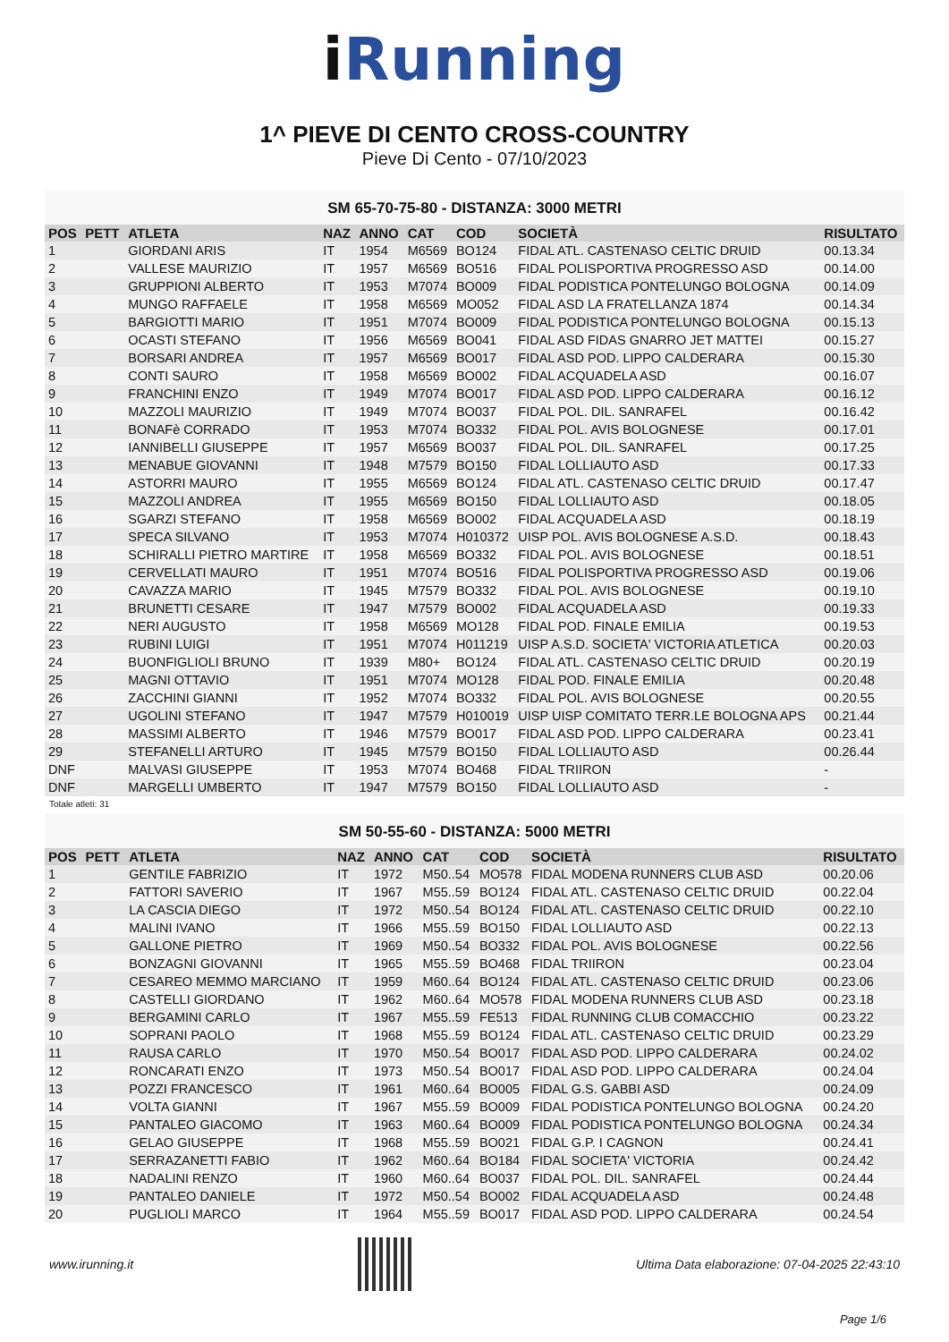i Running
1^ PIEVE DI CENTO CROSS-COUNTRY
Pieve Di Cento - 07/10/2023
SM 65-70-75-80 - DISTANZA: 3000 METRI
| POS | PETT | ATLETA | NAZ | ANNO | CAT | COD | SOCIETÀ | RISULTATO |
| --- | --- | --- | --- | --- | --- | --- | --- | --- |
| 1 | | GIORDANI ARIS | IT | 1954 | M6569 | BO124 | FIDAL ATL. CASTENASO CELTIC DRUID | 00.13.34 |
| 2 | | VALLESE MAURIZIO | IT | 1957 | M6569 | BO516 | FIDAL POLISPORTIVA PROGRESSO ASD | 00.14.00 |
| 3 | | GRUPPIONI ALBERTO | IT | 1953 | M7074 | BO009 | FIDAL PODISTICA PONTELUNGO BOLOGNA | 00.14.09 |
| 4 | | MUNGO RAFFAELE | IT | 1958 | M6569 | MO052 | FIDAL ASD LA FRATELLANZA 1874 | 00.14.34 |
| 5 | | BARGIOTTI MARIO | IT | 1951 | M7074 | BO009 | FIDAL PODISTICA PONTELUNGO BOLOGNA | 00.15.13 |
| 6 | | OCASTI STEFANO | IT | 1956 | M6569 | BO041 | FIDAL ASD FIDAS GNARRO JET MATTEI | 00.15.27 |
| 7 | | BORSARI ANDREA | IT | 1957 | M6569 | BO017 | FIDAL ASD POD. LIPPO CALDERARA | 00.15.30 |
| 8 | | CONTI SAURO | IT | 1958 | M6569 | BO002 | FIDAL ACQUADELA ASD | 00.16.07 |
| 9 | | FRANCHINI ENZO | IT | 1949 | M7074 | BO017 | FIDAL ASD POD. LIPPO CALDERARA | 00.16.12 |
| 10 | | MAZZOLI MAURIZIO | IT | 1949 | M7074 | BO037 | FIDAL POL. DIL. SANRAFEL | 00.16.42 |
| 11 | | BONAFè CORRADO | IT | 1953 | M7074 | BO332 | FIDAL POL. AVIS BOLOGNESE | 00.17.01 |
| 12 | | IANNIBELLI GIUSEPPE | IT | 1957 | M6569 | BO037 | FIDAL POL. DIL. SANRAFEL | 00.17.25 |
| 13 | | MENABUE GIOVANNI | IT | 1948 | M7579 | BO150 | FIDAL LOLLIAUTO ASD | 00.17.33 |
| 14 | | ASTORRI MAURO | IT | 1955 | M6569 | BO124 | FIDAL ATL. CASTENASO CELTIC DRUID | 00.17.47 |
| 15 | | MAZZOLI ANDREA | IT | 1955 | M6569 | BO150 | FIDAL LOLLIAUTO ASD | 00.18.05 |
| 16 | | SGARZI STEFANO | IT | 1958 | M6569 | BO002 | FIDAL ACQUADELA ASD | 00.18.19 |
| 17 | | SPECA SILVANO | IT | 1953 | M7074 | H010372 | UISP POL. AVIS BOLOGNESE A.S.D. | 00.18.43 |
| 18 | | SCHIRALLI PIETRO MARTIRE | IT | 1958 | M6569 | BO332 | FIDAL POL. AVIS BOLOGNESE | 00.18.51 |
| 19 | | CERVELLATI MAURO | IT | 1951 | M7074 | BO516 | FIDAL POLISPORTIVA PROGRESSO ASD | 00.19.06 |
| 20 | | CAVAZZA MARIO | IT | 1945 | M7579 | BO332 | FIDAL POL. AVIS BOLOGNESE | 00.19.10 |
| 21 | | BRUNETTI CESARE | IT | 1947 | M7579 | BO002 | FIDAL ACQUADELA ASD | 00.19.33 |
| 22 | | NERI AUGUSTO | IT | 1958 | M6569 | MO128 | FIDAL POD. FINALE EMILIA | 00.19.53 |
| 23 | | RUBINI LUIGI | IT | 1951 | M7074 | H011219 | UISP A.S.D. SOCIETA' VICTORIA ATLETICA | 00.20.03 |
| 24 | | BUONFIGLIOLI BRUNO | IT | 1939 | M80+ | BO124 | FIDAL ATL. CASTENASO CELTIC DRUID | 00.20.19 |
| 25 | | MAGNI OTTAVIO | IT | 1951 | M7074 | MO128 | FIDAL POD. FINALE EMILIA | 00.20.48 |
| 26 | | ZACCHINI GIANNI | IT | 1952 | M7074 | BO332 | FIDAL POL. AVIS BOLOGNESE | 00.20.55 |
| 27 | | UGOLINI STEFANO | IT | 1947 | M7579 | H010019 | UISP UISP COMITATO TERR.LE BOLOGNA APS | 00.21.44 |
| 28 | | MASSIMI ALBERTO | IT | 1946 | M7579 | BO017 | FIDAL ASD POD. LIPPO CALDERARA | 00.23.41 |
| 29 | | STEFANELLI ARTURO | IT | 1945 | M7579 | BO150 | FIDAL LOLLIAUTO ASD | 00.26.44 |
| DNF | | MALVASI GIUSEPPE | IT | 1953 | M7074 | BO468 | FIDAL TRIIRON | - |
| DNF | | MARGELLI UMBERTO | IT | 1947 | M7579 | BO150 | FIDAL LOLLIAUTO ASD | - |
Totale atleti: 31
SM 50-55-60 - DISTANZA: 5000 METRI
| POS | PETT | ATLETA | NAZ | ANNO | CAT | COD | SOCIETÀ | RISULTATO |
| --- | --- | --- | --- | --- | --- | --- | --- | --- |
| 1 | | GENTILE FABRIZIO | IT | 1972 | M50..54 | MO578 | FIDAL MODENA RUNNERS CLUB ASD | 00.20.06 |
| 2 | | FATTORI SAVERIO | IT | 1967 | M55..59 | BO124 | FIDAL ATL. CASTENASO CELTIC DRUID | 00.22.04 |
| 3 | | LA CASCIA DIEGO | IT | 1972 | M50..54 | BO124 | FIDAL ATL. CASTENASO CELTIC DRUID | 00.22.10 |
| 4 | | MALINI IVANO | IT | 1966 | M55..59 | BO150 | FIDAL LOLLIAUTO ASD | 00.22.13 |
| 5 | | GALLONE PIETRO | IT | 1969 | M50..54 | BO332 | FIDAL POL. AVIS BOLOGNESE | 00.22.56 |
| 6 | | BONZAGNI GIOVANNI | IT | 1965 | M55..59 | BO468 | FIDAL TRIIRON | 00.23.04 |
| 7 | | CESAREO MEMMO MARCIANO | IT | 1959 | M60..64 | BO124 | FIDAL ATL. CASTENASO CELTIC DRUID | 00.23.06 |
| 8 | | CASTELLI GIORDANO | IT | 1962 | M60..64 | MO578 | FIDAL MODENA RUNNERS CLUB ASD | 00.23.18 |
| 9 | | BERGAMINI CARLO | IT | 1967 | M55..59 | FE513 | FIDAL RUNNING CLUB COMACCHIO | 00.23.22 |
| 10 | | SOPRANI PAOLO | IT | 1968 | M55..59 | BO124 | FIDAL ATL. CASTENASO CELTIC DRUID | 00.23.29 |
| 11 | | RAUSA CARLO | IT | 1970 | M50..54 | BO017 | FIDAL ASD POD. LIPPO CALDERARA | 00.24.02 |
| 12 | | RONCARATI ENZO | IT | 1973 | M50..54 | BO017 | FIDAL ASD POD. LIPPO CALDERARA | 00.24.04 |
| 13 | | POZZI FRANCESCO | IT | 1961 | M60..64 | BO005 | FIDAL G.S. GABBI ASD | 00.24.09 |
| 14 | | VOLTA GIANNI | IT | 1967 | M55..59 | BO009 | FIDAL PODISTICA PONTELUNGO BOLOGNA | 00.24.20 |
| 15 | | PANTALEO GIACOMO | IT | 1963 | M60..64 | BO009 | FIDAL PODISTICA PONTELUNGO BOLOGNA | 00.24.34 |
| 16 | | GELAO GIUSEPPE | IT | 1968 | M55..59 | BO021 | FIDAL G.P. I CAGNON | 00.24.41 |
| 17 | | SERRAZANETTI FABIO | IT | 1962 | M60..64 | BO184 | FIDAL SOCIETA' VICTORIA | 00.24.42 |
| 18 | | NADALINI RENZO | IT | 1960 | M60..64 | BO037 | FIDAL POL. DIL. SANRAFEL | 00.24.44 |
| 19 | | PANTALEO DANIELE | IT | 1972 | M50..54 | BO002 | FIDAL ACQUADELA ASD | 00.24.48 |
| 20 | | PUGLIOLI MARCO | IT | 1964 | M55..59 | BO017 | FIDAL ASD POD. LIPPO CALDERARA | 00.24.54 |
www.irunning.it
Ultima Data elaborazione: 07-04-2025 22:43:10
Page 1/6